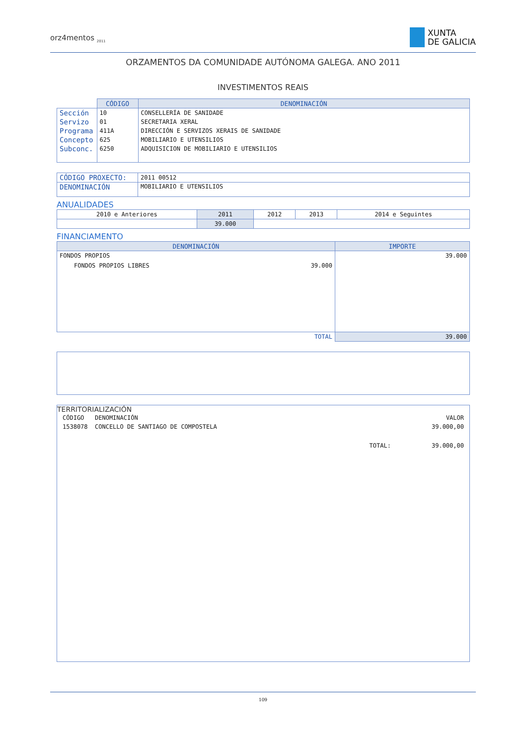orz4mentos <sub>2011</sub>
XUNTA
DE GALICIA
ORZAMENTOS DA COMUNIDADE AUTÓNOMA GALEGA. ANO 2011
INVESTIMENTOS REAIS
| | CÓDIGO | DENOMINACIÓN |
| Sección | 10 | CONSELLERÍA DE SANIDADE |
| Servizo | 01 | SECRETARIA XERAL |
| Programa | 411A | DIRECCIÓN E SERVIZOS XERAIS DE SANIDADE |
| Concepto | 625 | MOBILIARIO E UTENSILIOS |
| Subconc. | 6250 | ADQUISICION DE MOBILIARIO E UTENSILIOS |
| CÓDIGO PROXECTO: | 2011 00512 |
| DENOMINACIÓN | MOBILIARIO E UTENSILIOS |
ANUALIDADES
| 2010 e Anteriores | 2011 | 2012 | 2013 | 2014 e Seguintes |
| | 39.000 | | | |
FINANCIAMENTO
| DENOMINACIÓN | IMPORTE |
| --- | --- |
| FONDOS PROPIOS | 39.000 |
| FONDOS PROPIOS LIBRES 39.000 | |
| TOTAL | 39.000 |
TERRITORIALIZACIÓN
| CÓDIGO | DENOMINACIÓN | | VALOR |
| 1538078 | CONCELLO DE SANTIAGO DE COMPOSTELA | | 39.000,00 |
| | | TOTAL: | 39.000,00 |
109